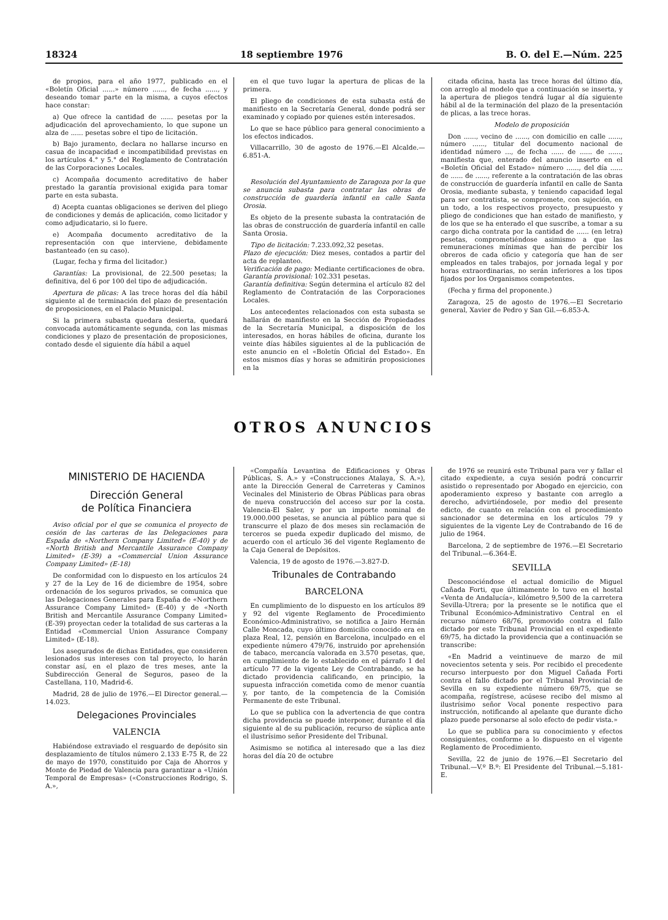18324 18 septiembre 1976 B. O. del E.—Núm. 225
de propios, para el año 1977, publicado en el «Boletín Oficial ......» número ......, de fecha ......, y deseando tomar parte en la misma, a cuyos efectos hace constar:
a) Que ofrece la cantidad de ...... pesetas por la adjudicación del aprovechamiento, lo que supone un alza de ...... pesetas sobre el tipo de licitación.
b) Bajo juramento, declara no hallarse incurso en casua de incapacidad e incompatibilidad previstas en los artículos 4.° y 5.° del Reglamento de Contratación de las Corporaciones Locales.
c) Acompaña documento acreditativo de haber prestado la garantía provisional exigida para tomar parte en esta subasta.
d) Acepta cuantas obligaciones se deriven del pliego de condiciones y demás de aplicación, como licitador y como adjudicatario, si lo fuere.
e) Acompaña documento acreditativo de la representación con que interviene, debidamente bastanteado (en su caso).
(Lugar, fecha y firma del licitador.)
Garantías: La provisional, de 22.500 pesetas; la definitiva, del 6 por 100 del tipo de adjudicación.
Apertura de plicas: A las trece horas del día hábil siguiente al de terminación del plazo de presentación de proposiciones, en el Palacio Municipal.
Si la primera subasta quedara desierta, quedará convocada automáticamente segunda, con las mismas condiciones y plazo de presentación de proposiciones, contado desde el siguiente día hábil a aquel
en el que tuvo lugar la apertura de plicas de la primera.
El pliego de condiciones de esta subasta está de manifiesto en la Secretaría General, donde podrá ser examinado y copiado por quienes estén interesados.
Lo que se hace público para general conocimiento a los efectos indicados.
Villacarrillo, 30 de agosto de 1976.—El Alcalde.—6.851-A.
Resolución del Ayuntamiento de Zaragoza por la que se anuncia subasta para contratar las obras de construcción de guardería infantil en calle Santa Orosia.
Es objeto de la presente subasta la contratación de las obras de construcción de guardería infantil en calle Santa Orosia.
Tipo de licitación: 7.233.092,32 pesetas.
Plazo de ejecución: Diez meses, contados a partir del acta de replanteo.
Verificación de pago: Mediante certificaciones de obra.
Garantía provisional: 102.331 pesetas.
Garantía definitiva: Según determina el artículo 82 del Reglamento de Contratación de las Corporaciones Locales.
Los antecedentes relacionados con esta subasta se hallarán de manifiesto en la Sección de Propiedades de la Secretaría Municipal, a disposición de los interesados, en horas hábiles de oficina, durante los veinte días hábiles siguientes al de la publicación de este anuncio en el «Boletín Oficial del Estado». En estos mismos días y horas se admitirán proposiciones en la
citada oficina, hasta las trece horas del último día, con arreglo al modelo que a continuación se inserta, y la apertura de pliegos tendrá lugar al día siguiente hábil al de la terminación del plazo de la presentación de plicas, a las trece horas.
Modelo de proposición
Don ......, vecino de ......, con domicilio en calle ......, número ......, titular del documento nacional de identidad número ..., de fecha ...... de ...... de ......, manifiesta que, enterado del anuncio inserto en el «Boletín Oficial del Estado» número ......, del día ...... de ...... de ......, referente a la contratación de las obras de construcción de guardería infantil en calle de Santa Orosia, mediante subasta, y teniendo capacidad legal para ser contratista, se compromete, con sujeción, en un todo, a los respectivos proyecto, presupuesto y pliego de condiciones que han estado de manifiesto, y de los que se ha enterado el que suscribe, a tomar a su cargo dicha contrata por la cantidad de ...... (en letra) pesetas, comprometiéndose asimismo a que las remuneraciones mínimas que han de percibir los obreros de cada oficio y categoría que han de ser empleados en tales trabajos, por jornada legal y por horas extraordinarias, no serán inferiores a los tipos fijados por los Organismos competentes.
(Fecha y firma del proponente.)
Zaragoza, 25 de agosto de 1976.—El Secretario general, Xavier de Pedro y San Gil.—6.853-A.
OTROS ANUNCIOS
MINISTERIO DE HACIENDA
Dirección General
de Política Financiera
Aviso oficial por el que se comunica el proyecto de cesión de las carteras de las Delegaciones para España de «Northern Company Limited» (E-40) y de «North British and Mercantile Assurance Company Limited» (E-39) a «Commercial Union Assurance Company Limited» (E-18)
De conformidad con lo dispuesto en los artículos 24 y 27 de la Ley de 16 de diciembre de 1954, sobre ordenación de los seguros privados, se comunica que las Delegaciones Generales para España de «Northern Assurance Company Limited» (E-40) y de «North British and Mercantile Assurance Company Limited» (E-39) proyectan ceder la totalidad de sus carteras a la Entidad «Commercial Union Assurance Company Limited» (E-18).
Los asegurados de dichas Entidades, que consideren lesionados sus intereses con tal proyecto, lo harán constar así, en el plazo de tres meses, ante la Subdirección General de Seguros, paseo de la Castellana, 110, Madrid-6.
Madrid, 28 de julio de 1976.—El Director general.—14.023.
Delegaciones Provinciales
VALENCIA
Habiéndose extraviado el resguardo de depósito sin desplazamiento de títulos número 2.133 E-75 R, de 22 de mayo de 1970, constituido por Caja de Ahorros y Monte de Piedad de Valencia para garantizar a «Unión Temporal de Empresas» («Construcciones Rodrigo, S. A.»,
«Compañía Levantina de Edificaciones y Obras Públicas, S. A.» y «Construcciones Atalaya, S. A.»), ante la Dirección General de Carreteras y Caminos Vecinales del Ministerio de Obras Públicas para obras de nueva construcción del acceso sur por la costa. Valencia-El Saler, y por un importe nominal de 19.000.000 pesetas, se anuncia al público para que si transcurre el plazo de dos meses sin reclamación de terceros se pueda expedir duplicado del mismo, de acuerdo con el artículo 36 del vigente Reglamento de la Caja General de Depósitos.
Valencia, 19 de agosto de 1976.—3.827-D.
Tribunales de Contrabando
BARCELONA
En cumplimiento de lo dispuesto en los artículos 89 y 92 del vigente Reglamento de Procedimiento Económico-Administrativo, se notifica a Jairo Hernán Calle Moncada, cuyo último domicilio conocido era en plaza Real, 12, pensión en Barcelona, inculpado en el expediente número 479/76, instruido por aprehensión de tabaco, mercancía valorada en 3.570 pesetas, que, en cumplimiento de lo establecido en el párrafo 1 del artículo 77 de la vigente Ley de Contrabando, se ha dictado providencia calificando, en principio, la supuesta infracción cometida como de menor cuantía y, por tanto, de la competencia de la Comisión Permanente de este Tribunal.
Lo que se publica con la advertencia de que contra dicha providencia se puede interponer, durante el día siguiente al de su publicación, recurso de súplica ante el ilustrísimo señor Presidente del Tribunal.
Asimismo se notifica al interesado que a las diez horas del día 20 de octubre
de 1976 se reunirá este Tribunal para ver y fallar el citado expediente, a cuya sesión podrá concurrir asistido o representado por Abogado en ejercicio, con apoderamiento expreso y bastante con arreglo a derecho, advirtiéndosele, por medio del presente edicto, de cuanto en relación con el procedimiento sancionador se determina en los artículos 79 y siguientes de la vigente Ley de Contrabando de 16 de julio de 1964.
Barcelona, 2 de septiembre de 1976.—El Secretario del Tribunal.—6.364-E.
SEVILLA
Desconociéndose el actual domicilio de Miguel Cañada Forti, que últimamente lo tuvo en el hostal «Venta de Andalucía», kilómetro 9,500 de la carretera Sevilla-Utrera; por la presente se le notifica que el Tribunal Económico-Administrativo Central en el recurso número 68/76, promovido contra el fallo dictado por este Tribunal Provincial en el expediente 69/75, ha dictado la providencia que a continuación se transcribe:
«En Madrid a veintinueve de marzo de mil novecientos setenta y seis. Por recibido el precedente recurso interpuesto por don Miguel Cañada Forti contra el fallo dictado por el Tribunal Provincial de Sevilla en su expediente número 69/75, que se acompaña, regístrese, acúsese recibo del mismo al ilustrísimo señor Vocal ponente respectivo para instrucción, notificando al apelante que durante dicho plazo puede personarse al solo efecto de pedir vista.»
Lo que se publica para su conocimiento y efectos consiguientes, conforme a lo dispuesto en el vigente Reglamento de Procedimiento.
Sevilla, 22 de junio de 1976.—El Secretario del Tribunal.—V.º B.º: El Presidente del Tribunal.—5.181-E.